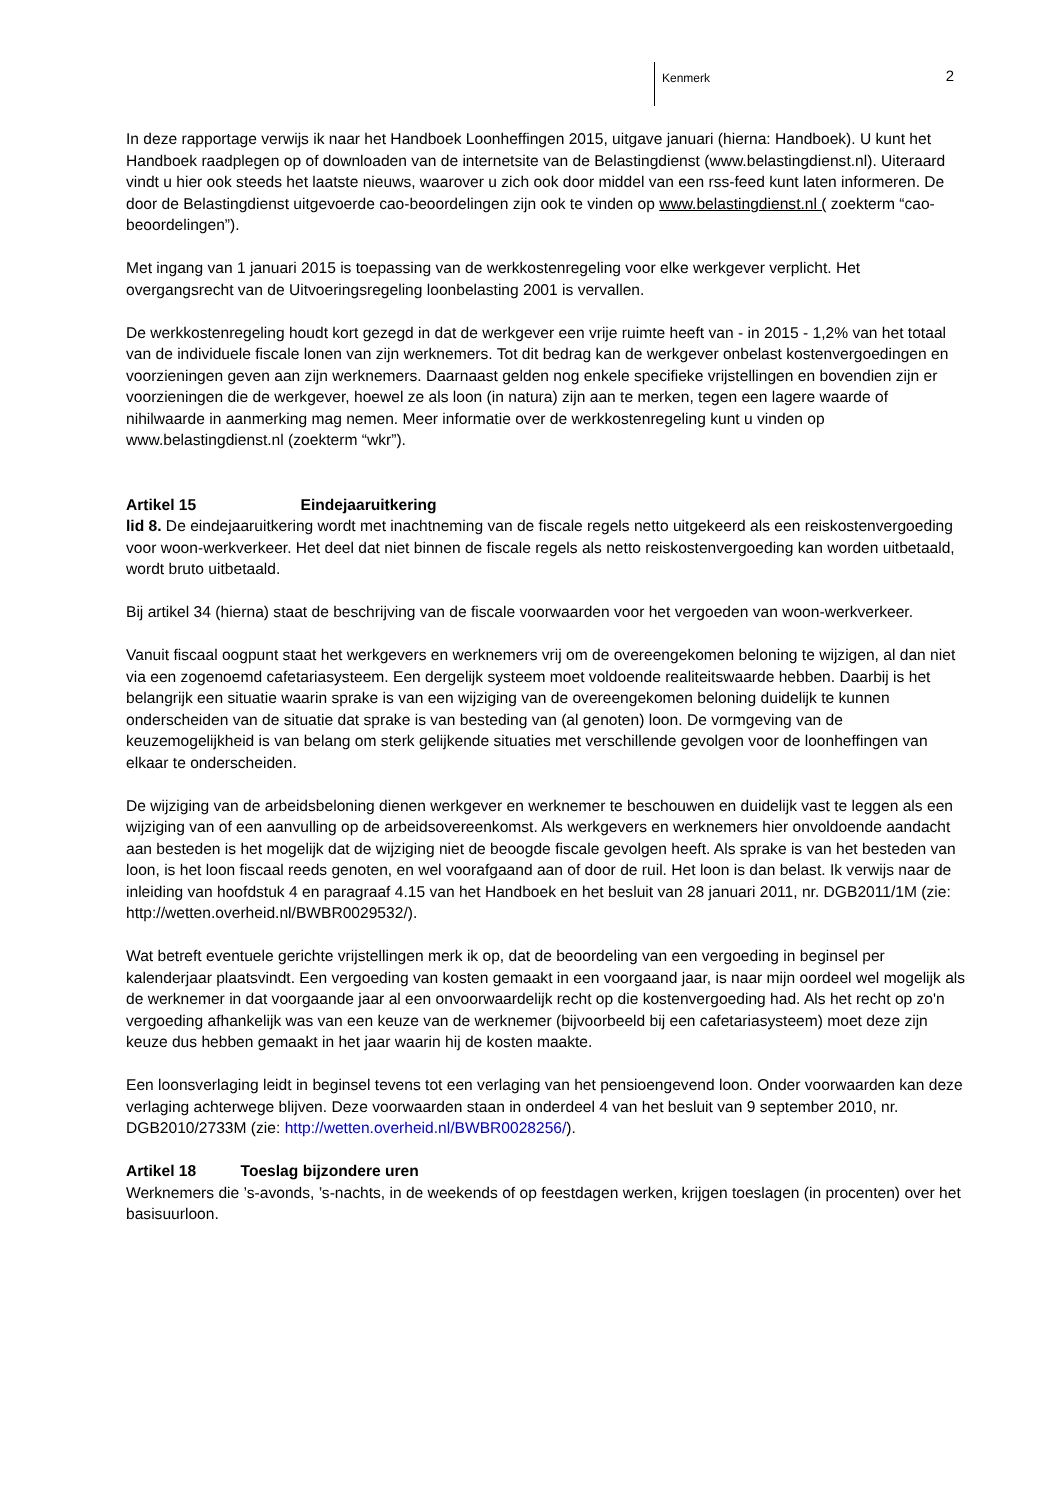Kenmerk 2
In deze rapportage verwijs ik naar het Handboek Loonheffingen 2015, uitgave januari (hierna: Handboek). U kunt het Handboek raadplegen op of downloaden van de internetsite van de Belastingdienst (www.belastingdienst.nl). Uiteraard vindt u hier ook steeds het laatste nieuws, waarover u zich ook door middel van een rss-feed kunt laten informeren. De door de Belastingdienst uitgevoerde cao-beoordelingen zijn ook te vinden op www.belastingdienst.nl ( zoekterm “cao-beoordelingen”).
Met ingang van 1 januari 2015 is toepassing van de werkkostenregeling voor elke werkgever verplicht. Het overgangsrecht van de Uitvoeringsregeling loonbelasting 2001 is vervallen.
De werkkostenregeling houdt kort gezegd in dat de werkgever een vrije ruimte heeft van - in 2015 - 1,2% van het totaal van de individuele fiscale lonen van zijn werknemers. Tot dit bedrag kan de werkgever onbelast kostenvergoedingen en voorzieningen geven aan zijn werknemers. Daarnaast gelden nog enkele specifieke vrijstellingen en bovendien zijn er voorzieningen die de werkgever, hoewel ze als loon (in natura) zijn aan te merken, tegen een lagere waarde of nihilwaarde in aanmerking mag nemen. Meer informatie over de werkkostenregeling kunt u vinden op www.belastingdienst.nl (zoekterm “wkr”).
Artikel 15 Eindejaaruitkering
lid 8. De eindejaaruitkering wordt met inachtneming van de fiscale regels netto uitgekeerd als een reiskostenvergoeding voor woon-werkverkeer. Het deel dat niet binnen de fiscale regels als netto reiskostenvergoeding kan worden uitbetaald, wordt bruto uitbetaald.
Bij artikel 34 (hierna) staat de beschrijving van de fiscale voorwaarden voor het vergoeden van woon-werkverkeer.
Vanuit fiscaal oogpunt staat het werkgevers en werknemers vrij om de overeengekomen beloning te wijzigen, al dan niet via een zogenoemd cafetariasysteem. Een dergelijk systeem moet voldoende realiteitswaarde hebben. Daarbij is het belangrijk een situatie waarin sprake is van een wijziging van de overeengekomen beloning duidelijk te kunnen onderscheiden van de situatie dat sprake is van besteding van (al genoten) loon. De vormgeving van de keuzemogelijkheid is van belang om sterk gelijkende situaties met verschillende gevolgen voor de loonheffingen van elkaar te onderscheiden.
De wijziging van de arbeidsbeloning dienen werkgever en werknemer te beschouwen en duidelijk vast te leggen als een wijziging van of een aanvulling op de arbeidsovereenkomst. Als werkgevers en werknemers hier onvoldoende aandacht aan besteden is het mogelijk dat de wijziging niet de beoogde fiscale gevolgen heeft. Als sprake is van het besteden van loon, is het loon fiscaal reeds genoten, en wel voorafgaand aan of door de ruil. Het loon is dan belast. Ik verwijs naar de inleiding van hoofdstuk 4 en paragraaf 4.15 van het Handboek en het besluit van 28 januari 2011, nr. DGB2011/1M (zie: http://wetten.overheid.nl/BWBR0029532/).
Wat betreft eventuele gerichte vrijstellingen merk ik op, dat de beoordeling van een vergoeding in beginsel per kalenderjaar plaatsvindt. Een vergoeding van kosten gemaakt in een voorgaand jaar, is naar mijn oordeel wel mogelijk als de werknemer in dat voorgaande jaar al een onvoorwaardelijk recht op die kostenvergoeding had. Als het recht op zo'n vergoeding afhankelijk was van een keuze van de werknemer (bijvoorbeeld bij een cafetariasysteem) moet deze zijn keuze dus hebben gemaakt in het jaar waarin hij de kosten maakte.
Een loonsverlaging leidt in beginsel tevens tot een verlaging van het pensioengevend loon. Onder voorwaarden kan deze verlaging achterwege blijven. Deze voorwaarden staan in onderdeel 4 van het besluit van 9 september 2010, nr. DGB2010/2733M (zie: http://wetten.overheid.nl/BWBR0028256/).
Artikel 18 Toeslag bijzondere uren
Werknemers die ’s-avonds, ’s-nachts, in de weekends of op feestdagen werken, krijgen toeslagen (in procenten) over het basisuurloon.